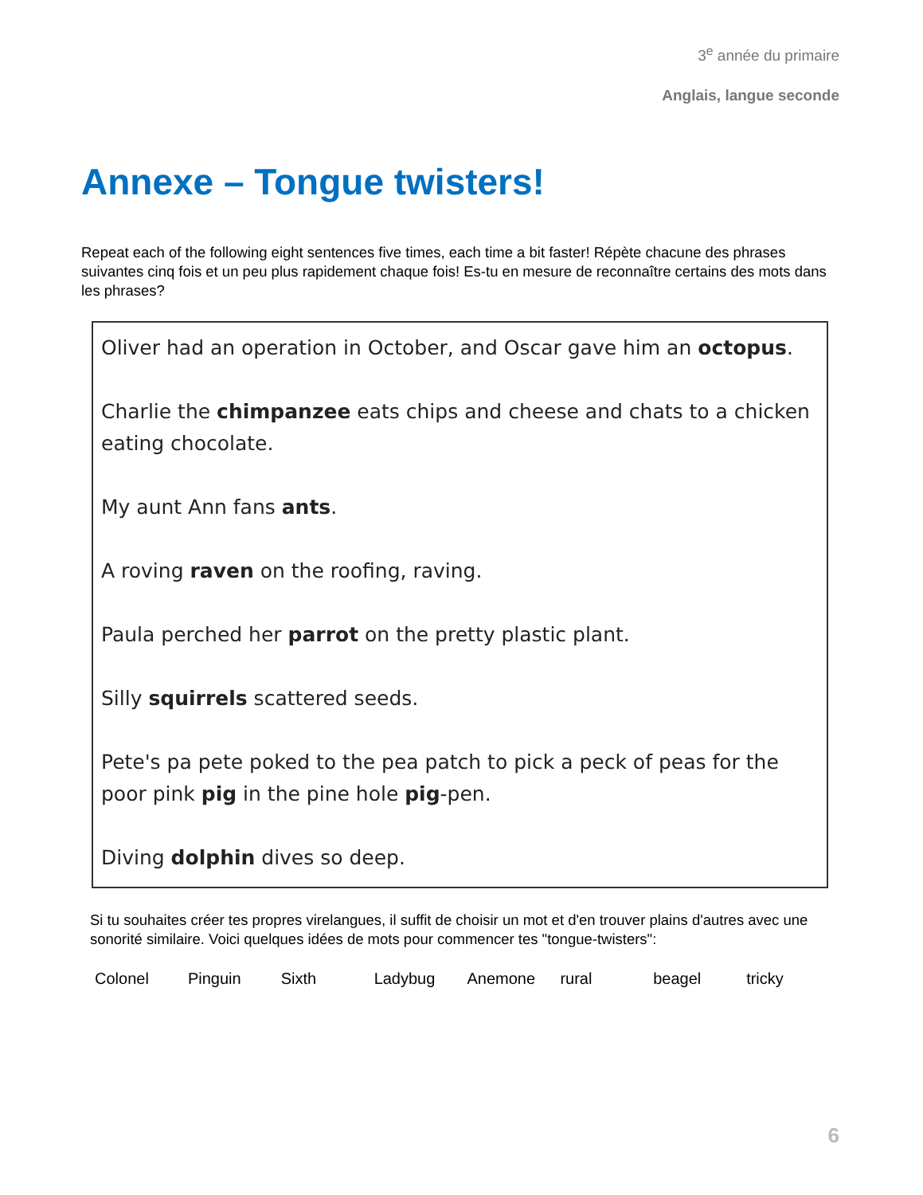3<sup>e</sup> année du primaire
Anglais, langue seconde
Annexe – Tongue twisters!
Repeat each of the following eight sentences five times, each time a bit faster! Répète chacune des phrases suivantes cinq fois et un peu plus rapidement chaque fois! Es-tu en mesure de reconnaître certains des mots dans les phrases?
Oliver had an operation in October, and Oscar gave him an octopus.
Charlie the chimpanzee eats chips and cheese and chats to a chicken eating chocolate.
My aunt Ann fans ants.
A roving raven on the roofing, raving.
Paula perched her parrot on the pretty plastic plant.
Silly squirrels scattered seeds.
Pete's pa pete poked to the pea patch to pick a peck of peas for the poor pink pig in the pine hole pig-pen.
Diving dolphin dives so deep.
Si tu souhaites créer tes propres virelangues, il suffit de choisir un mot et d'en trouver plains d'autres avec une sonorité similaire. Voici quelques idées de mots pour commencer tes "tongue-twisters":
Colonel Pinguin Sixth Ladybug Anemone rural beagel tricky
6